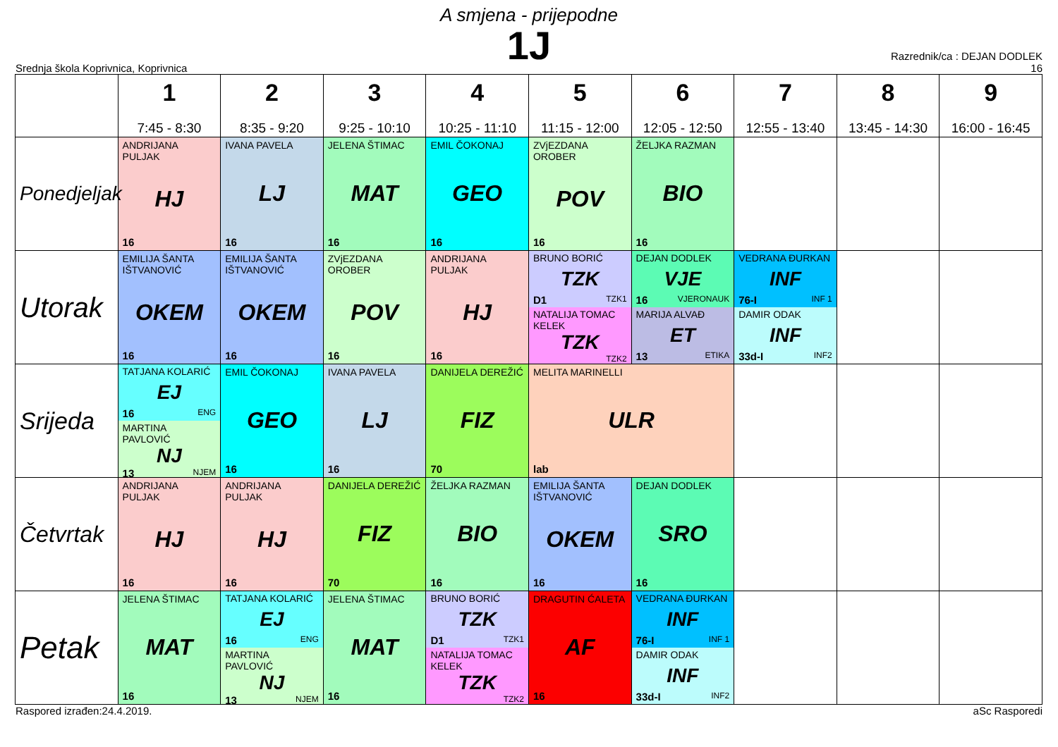A smjena - prijepodne
1J
Srednja škola Koprivnica, Koprivnica
Razrednik/ca : DEJAN DODLEK
16
| | 1 7:45 - 8:30 | 2 8:35 - 9:20 | 3 9:25 - 10:10 | 4 10:25 - 11:10 | 5 11:15 - 12:00 | 6 12:05 - 12:50 | 7 12:55 - 13:40 | 8 13:45 - 14:30 | 9 16:00 - 16:45 |
| --- | --- | --- | --- | --- | --- | --- | --- | --- | --- |
| Ponedjeljak | ANDRIJANA PULJAK HJ 16 | IVANA PAVELA LJ 16 | JELENA ŠTIMAC MAT 16 | EMIL ČOKONAJ GEO 16 | ZVjEZDANA OROBER POV 16 | ŽELJKA RAZMAN BIO 16 | | | |
| Utorak | EMILIJA ŠANTA IŠTVANOVIĆ OKEM 16 | EMILIJA ŠANTA IŠTVANOVIĆ OKEM 16 | ZVjEZDANA OROBER POV 16 | ANDRIJANA PULJAK HJ 16 | BRUNO BORIĆ TZK D1 TZK1 NATALIJA TOMAC KELEK TZK TZK2 | DEJAN DODLEK VJE 16 VJERONAUK MARIJA ALVAĐ ET 13 ETIKA | VEDRANA ĐURKAN INF 76-I INF 1 DAMIR ODAK INF 33d-I INF2 | | |
| Srijeda | TATJANA KOLARIĆ EJ 16 ENG MARTINA PAVLOVIĆ NJ 13 NJEM | EMIL ČOKONAJ GEO 16 | IVANA PAVELA LJ 16 | DANIJELA DEREŽIĆ FIZ 70 | MELITA MARINELLI ULR lab | | | | |
| Četvrtak | ANDRIJANA PULJAK HJ 16 | ANDRIJANA PULJAK HJ 16 | DANIJELA DEREŽIĆ FIZ 70 | ŽELJKA RAZMAN BIO 16 | EMILIJA ŠANTA IŠTVANOVIĆ OKEM 16 | DEJAN DODLEK SRO 16 | | | |
| Petak | JELENA ŠTIMAC MAT 16 | TATJANA KOLARIĆ EJ 16 ENG MARTINA PAVLOVIĆ NJ 13 NJEM | JELENA ŠTIMAC MAT 16 | BRUNO BORIĆ TZK D1 TZK1 NATALIJA TOMAC KELEK TZK TZK2 | DRAGUTIN ĆALETA AF 16 | VEDRANA ĐURKAN INF 76-I INF 1 DAMIR ODAK INF 33d-I INF2 | | | |
Raspored izrađen:24.4.2019. aSc Rasporedi